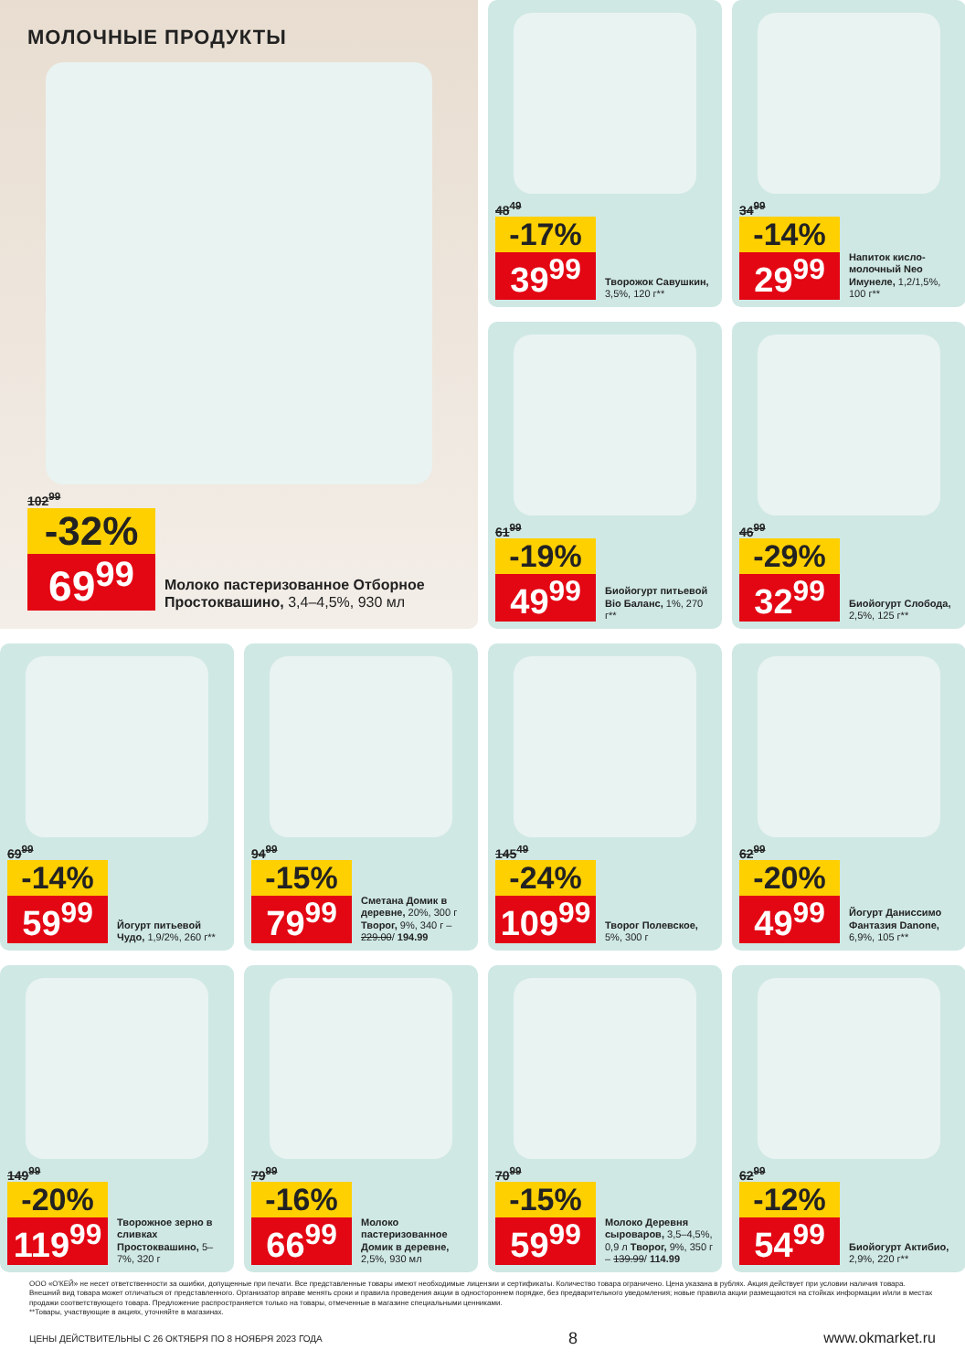МОЛОЧНЫЕ ПРОДУКТЫ
102<sup>99</sup>
-32%
69<sup>99</sup>
Молоко пастеризованное Отборное Простоквашино, 3,4–4,5%, 930 мл
48<sup>49</sup>
-17%
39<sup>99</sup>
Творожок Савушкин, 3,5%, 120 г**
34<sup>99</sup>
-14%
29<sup>99</sup>
Напиток кисло-молочный Neo Имунеле, 1,2/1,5%, 100 г**
61<sup>99</sup>
-19%
49<sup>99</sup>
Биойогурт питьевой Bio Баланс, 1%, 270 г**
46<sup>99</sup>
-29%
32<sup>99</sup>
Биойогурт Слобода, 2,5%, 125 г**
69<sup>99</sup>
-14%
59<sup>99</sup>
Йогурт питьевой Чудо, 1,9/2%, 260 г**
94<sup>99</sup>
-15%
79<sup>99</sup>
Сметана Домик в деревне, 20%, 300 г Творог, 9%, 340 г – 229.00/ 194.99
145<sup>49</sup>
-24%
109<sup>99</sup>
Творог Полевское, 5%, 300 г
62<sup>99</sup>
-20%
49<sup>99</sup>
Йогурт Даниссимо Фантазия Danone, 6,9%, 105 г**
149<sup>99</sup>
-20%
119<sup>99</sup>
Творожное зерно в сливках Простоквашино, 5–7%, 320 г
79<sup>99</sup>
-16%
66<sup>99</sup>
Молоко пастеризованное Домик в деревне, 2,5%, 930 мл
70<sup>99</sup>
-15%
59<sup>99</sup>
Молоко Деревня сыроваров, 3,5–4,5%, 0,9 л Творог, 9%, 350 г – 139.99/ 114.99
62<sup>99</sup>
-12%
54<sup>99</sup>
Биойогурт Актибио, 2,9%, 220 г**
ООО «О'КЕЙ» не несет ответственности за ошибки, допущенные при печати. Все представленные товары имеют необходимые лицензии и сертификаты. Количество товара ограничено. Цена указана в рублях. Акция действует при условии наличия товара. Внешний вид товара может отличаться от представленного. Организатор вправе менять сроки и правила проведения акции в одностороннем порядке, без предварительного уведомления; новые правила акции размещаются на стойках информации и/или в местах продажи соответствующего товара. Предложение распространяется только на товары, отмеченные в магазине специальными ценниками.
**Товары, участвующие в акциях, уточняйте в магазинах.
ЦЕНЫ ДЕЙСТВИТЕЛЬНЫ С 26 ОКТЯБРЯ ПО 8 НОЯБРЯ 2023 ГОДА 8 www.okmarket.ru